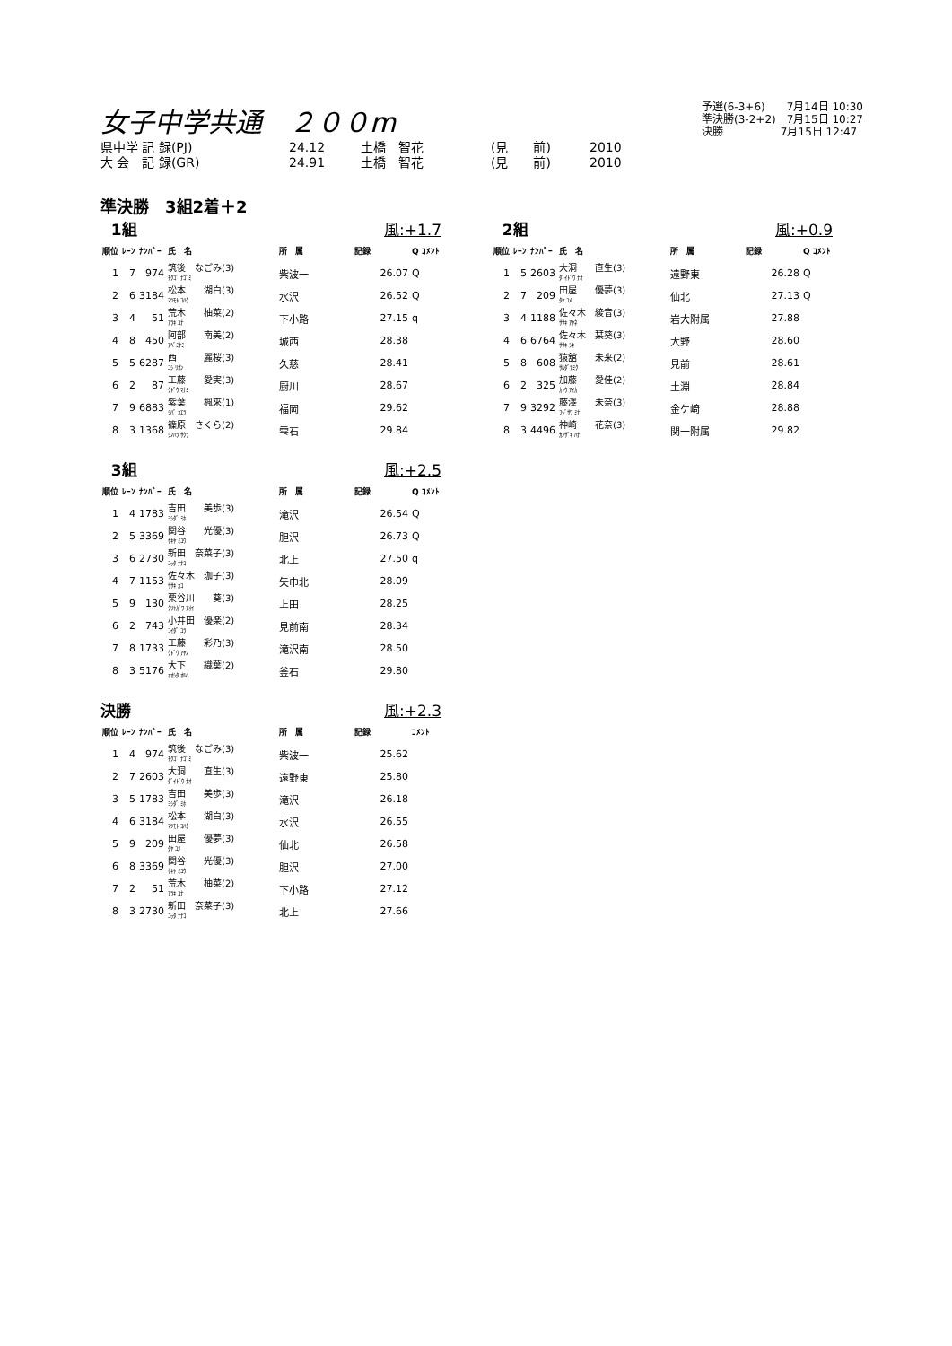女子中学共通　２００m
県中学 記 録(PJ) 24.12 土橋　智花 (見　　前) 2010
大 会　記 録(GR) 24.91 土橋　智花 (見　　前) 2010
予選(6-3+6)　　7月14日 10:30
準決勝(3-2+2)　7月15日 10:27
決勝　　　　　 7月15日 12:47
準決勝　3組2着＋2
1組 風:+1.7
| 順位 | ﾚｰﾝ | ﾅﾝﾊﾞｰ | 氏 名 | 所 属 | 記録 | Q ｺﾒﾝﾄ |
| --- | --- | --- | --- | --- | --- | --- |
| 1 | 7 | 974 | 筑後 なごみ(3) ﾁｸｺﾞ ﾅｺﾞﾐ | 紫波一 | 26.07 | Q |
| 2 | 6 | 3184 | 松本 湖白(3) ﾏﾂﾓﾄ ｺﾊｸ | 水沢 | 26.52 | Q |
| 3 | 4 | 51 | 荒木 柚菜(2) ｱﾗｷ ﾕﾅ | 下小路 | 27.15 | q |
| 4 | 8 | 450 | 阿部 南美(2) ｱﾍﾞﾐﾅﾐ | 城西 | 28.38 | |
| 5 | 5 | 6287 | 西 麗桜(3) ﾆｼ ﾘｵﾝ | 久慈 | 28.41 | |
| 6 | 2 | 87 | 工藤 愛実(3) ｸﾄﾞｳ ﾏﾅﾐ | 厨川 | 28.67 | |
| 7 | 9 | 6883 | 紫葉 楓來(1) ｼﾊﾞ ｶｴﾗ | 福岡 | 29.62 | |
| 8 | 3 | 1368 | 篠原 さくら(2) ｼﾉﾊﾗ ｻｸﾗ | 雫石 | 29.84 | |
2組 風:+0.9
| 順位 | ﾚｰﾝ | ﾅﾝﾊﾞｰ | 氏 名 | 所 属 | 記録 | Q ｺﾒﾝﾄ |
| --- | --- | --- | --- | --- | --- | --- |
| 1 | 5 | 2603 | 大洞 直生(3) ﾀﾞｲﾄﾞｳ ﾅｵ | 遠野東 | 26.28 | Q |
| 2 | 7 | 209 | 田屋 優夢(3) ﾀﾔ ﾕﾒ | 仙北 | 27.13 | Q |
| 3 | 4 | 1188 | 佐々木 綾音(3) ｻｻｷ ｱﾔﾈ | 岩大附属 | 27.88 | |
| 4 | 6 | 6764 | 佐々木 栞葵(3) ｻｻｷ ｼｷ | 大野 | 28.60 | |
| 5 | 8 | 608 | 猿舘 未来(2) ｻﾙﾀﾞﾃﾐｸ | 見前 | 28.61 | |
| 6 | 2 | 325 | 加藤 愛佳(2) ｶﾄｳ ｱｲｶ | 土淵 | 28.84 | |
| 7 | 9 | 3292 | 藤澤 未奈(3) ﾌｼﾞｻﾜ ﾐﾅ | 金ケ崎 | 28.88 | |
| 8 | 3 | 4496 | 神崎 花奈(3) ｶﾝｻﾞｷ ﾊﾅ | 関一附属 | 29.82 | |
3組 風:+2.5
| 順位 | ﾚｰﾝ | ﾅﾝﾊﾞｰ | 氏 名 | 所 属 | 記録 | Q ｺﾒﾝﾄ |
| --- | --- | --- | --- | --- | --- | --- |
| 1 | 4 | 1783 | 吉田 美歩(3) ﾖｼﾀﾞ ﾐﾎ | 滝沢 | 26.54 | Q |
| 2 | 5 | 3369 | 関谷 光優(3) ｾｷﾔ ﾐﾕｳ | 胆沢 | 26.73 | Q |
| 3 | 6 | 2730 | 新田 奈菜子(3) ﾆｯﾀ ﾅﾅｺ | 北上 | 27.50 | q |
| 4 | 7 | 1153 | 佐々木 珈子(3) ｻｻｷ ｶｺ | 矢巾北 | 28.09 | |
| 5 | 9 | 130 | 栗谷川 葵(3) ｸﾘﾔｶﾞﾜ ｱｵｲ | 上田 | 28.25 | |
| 6 | 2 | 743 | 小井田 優楽(2) ｺｲﾀﾞ ﾕﾗ | 見前南 | 28.34 | |
| 7 | 8 | 1733 | 工藤 彩乃(3) ｸﾄﾞｳ ｱﾔﾉ | 滝沢南 | 28.50 | |
| 8 | 3 | 5176 | 大下 織葉(2) ｵｵｼﾀ ｵﾙﾊ | 釜石 | 29.80 | |
決勝 風:+2.3
| 順位 | ﾚｰﾝ | ﾅﾝﾊﾞｰ | 氏 名 | 所 属 | 記録 | ｺﾒﾝﾄ |
| --- | --- | --- | --- | --- | --- | --- |
| 1 | 4 | 974 | 筑後 なごみ(3) ﾁｸｺﾞ ﾅｺﾞﾐ | 紫波一 | 25.62 | |
| 2 | 7 | 2603 | 大洞 直生(3) ﾀﾞｲﾄﾞｳ ﾅｵ | 遠野東 | 25.80 | |
| 3 | 5 | 1783 | 吉田 美歩(3) ﾖｼﾀﾞ ﾐﾎ | 滝沢 | 26.18 | |
| 4 | 6 | 3184 | 松本 湖白(3) ﾏﾂﾓﾄ ｺﾊｸ | 水沢 | 26.55 | |
| 5 | 9 | 209 | 田屋 優夢(3) ﾀﾔ ﾕﾒ | 仙北 | 26.58 | |
| 6 | 8 | 3369 | 関谷 光優(3) ｾｷﾔ ﾐﾕｳ | 胆沢 | 27.00 | |
| 7 | 2 | 51 | 荒木 柚菜(2) ｱﾗｷ ﾕﾅ | 下小路 | 27.12 | |
| 8 | 3 | 2730 | 新田 奈菜子(3) ﾆｯﾀ ﾅﾅｺ | 北上 | 27.66 | |